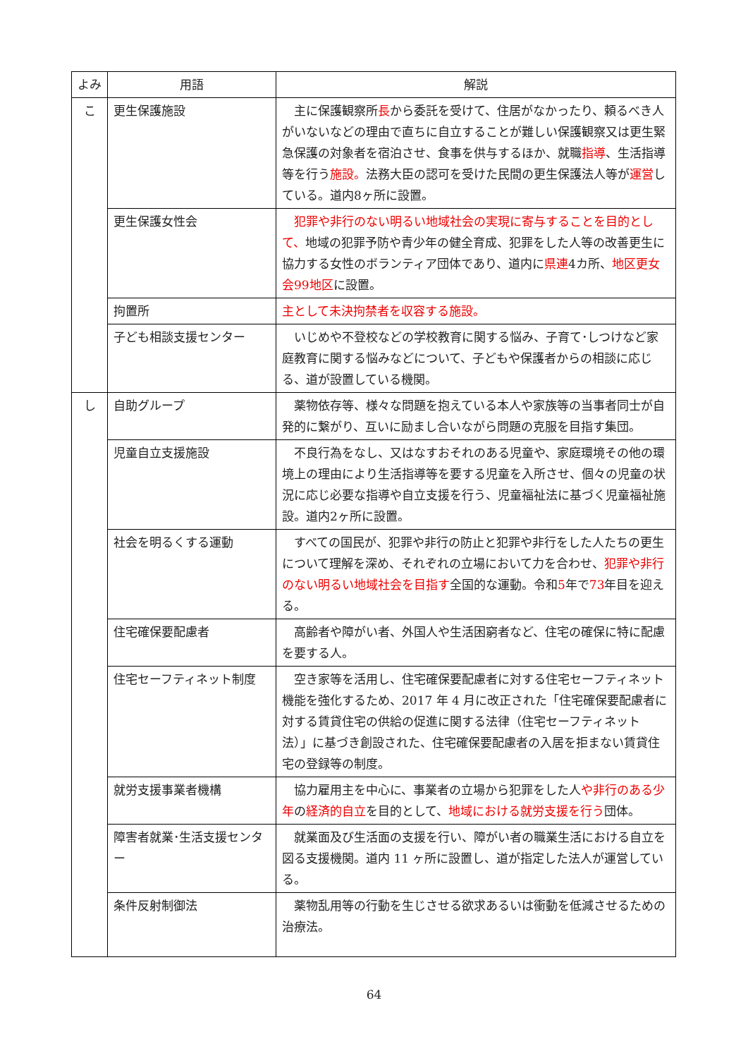| よみ | 用語 | 解説 |
| --- | --- | --- |
| こ | 更生保護施設 | 主に保護観察所 長 から委託を受けて、住居がなかったり、頼るべき人がいないなどの理由で直ちに自立することが難しい保護観察又は更生緊急保護の対象者を宿泊させ、食事を供与するほか、就職 指導 、生活指導等を行う 施設。 法務大臣の認可を受けた民間の更生保護法人等が 運営 している。道内8ヶ所に設置。 |
| | 更生保護女性会 | 犯罪や非行のない明るい地域社会の実現に寄与することを目的として、 地域の犯罪予防や青少年の健全育成、犯罪をした人等の改善更生に協力する女性のボランティア団体であり、道内に 県連 4カ所、 地区更女会99地区 に設置。 |
| | 拘置所 | 主として未決拘禁者を収容する施設。 |
| | 子ども相談支援センター | いじめや不登校などの学校教育に関する悩み、子育て･しつけなど家庭教育に関する悩みなどについて、子どもや保護者からの相談に応じる、道が設置している機関。 |
| し | 自助グループ | 薬物依存等、様々な問題を抱えている本人や家族等の当事者同士が自発的に繋がり、互いに励まし合いながら問題の克服を目指す集団。 |
| | 児童自立支援施設 | 不良行為をなし、又はなすおそれのある児童や、家庭環境その他の環境上の理由により生活指導等を要する児童を入所させ、個々の児童の状況に応じ必要な指導や自立支援を行う、児童福祉法に基づく児童福祉施設。道内2ヶ所に設置。 |
| | 社会を明るくする運動 | すべての国民が、犯罪や非行の防止と犯罪や非行をした人たちの更生について理解を深め、それぞれの立場において力を合わせ、 犯罪や非行のない明るい地域社会を目指す 全国的な運動。令和 5 年で 73 年目を迎える。 |
| | 住宅確保要配慮者 | 高齢者や障がい者、外国人や生活困窮者など、住宅の確保に特に配慮を要する人。 |
| | 住宅セーフティネット制度 | 空き家等を活用し、住宅確保要配慮者に対する住宅セーフティネット機能を強化するため、2017 年 4 月に改正された「住宅確保要配慮者に対する賃貸住宅の供給の促進に関する法律（住宅セーフティネット法）」に基づき創設された、住宅確保要配慮者の入居を拒まない賃貸住宅の登録等の制度。 |
| | 就労支援事業者機構 | 協力雇用主を中心に、事業者の立場から犯罪をした人 や非行のある少年 の 経済的自立 を目的として、 地域における就労支援を行う 団体。 |
| | 障害者就業･生活支援センター | 就業面及び生活面の支援を行い、障がい者の職業生活における自立を図る支援機関。道内 11 ヶ所に設置し、道が指定した法人が運営している。 |
| | 条件反射制御法 | 薬物乱用等の行動を生じさせる欲求あるいは衝動を低減させるための治療法。 |
64